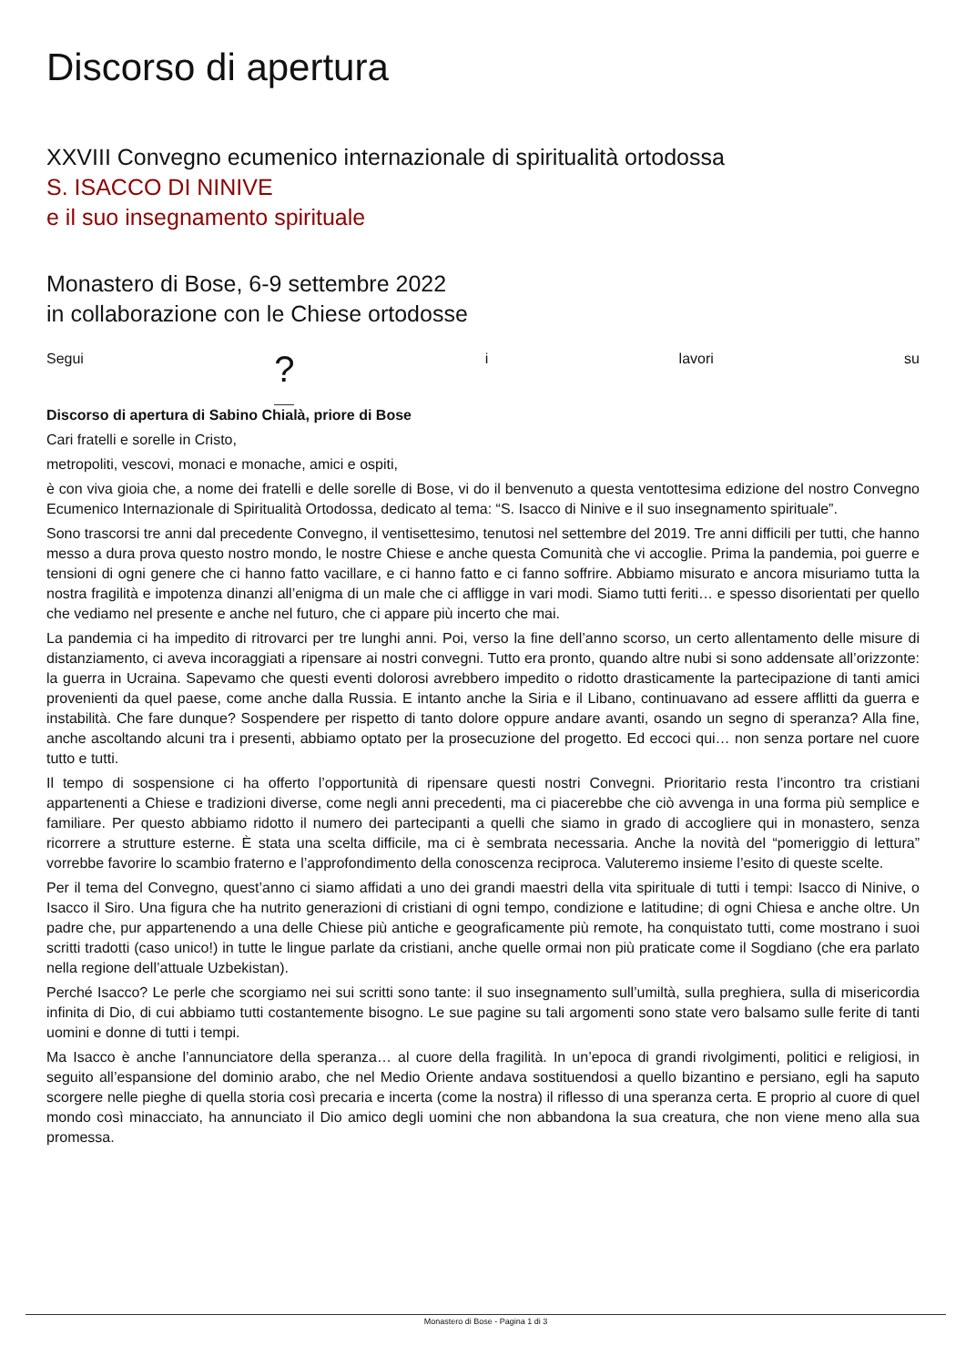Discorso di apertura
XXVIII Convegno ecumenico internazionale di spiritualità ortodossa
S. ISACCO DI NINIVE
e il suo insegnamento spirituale
Monastero di Bose, 6-9 settembre 2022
in collaborazione con le Chiese ortodosse
Segui ? i lavori su
Discorso di apertura di Sabino Chialà, priore di Bose
Cari fratelli e sorelle in Cristo,
metropoliti, vescovi, monaci e monache, amici e ospiti,
è con viva gioia che, a nome dei fratelli e delle sorelle di Bose, vi do il benvenuto a questa ventottesima edizione del nostro Convegno Ecumenico Internazionale di Spiritualità Ortodossa, dedicato al tema: “S. Isacco di Ninive e il suo insegnamento spirituale”.
Sono trascorsi tre anni dal precedente Convegno, il ventisettesimo, tenutosi nel settembre del 2019. Tre anni difficili per tutti, che hanno messo a dura prova questo nostro mondo, le nostre Chiese e anche questa Comunità che vi accoglie. Prima la pandemia, poi guerre e tensioni di ogni genere che ci hanno fatto vacillare, e ci hanno fatto e ci fanno soffrire. Abbiamo misurato e ancora misuriamo tutta la nostra fragilità e impotenza dinanzi all’enigma di un male che ci affligge in vari modi. Siamo tutti feriti… e spesso disorientati per quello che vediamo nel presente e anche nel futuro, che ci appare più incerto che mai.
La pandemia ci ha impedito di ritrovarci per tre lunghi anni. Poi, verso la fine dell’anno scorso, un certo allentamento delle misure di distanziamento, ci aveva incoraggiati a ripensare ai nostri convegni. Tutto era pronto, quando altre nubi si sono addensate all’orizzonte: la guerra in Ucraina. Sapevamo che questi eventi dolorosi avrebbero impedito o ridotto drasticamente la partecipazione di tanti amici provenienti da quel paese, come anche dalla Russia. E intanto anche la Siria e il Libano, continuavano ad essere afflitti da guerra e instabilità. Che fare dunque? Sospendere per rispetto di tanto dolore oppure andare avanti, osando un segno di speranza? Alla fine, anche ascoltando alcuni tra i presenti, abbiamo optato per la prosecuzione del progetto. Ed eccoci qui… non senza portare nel cuore tutto e tutti.
Il tempo di sospensione ci ha offerto l’opportunità di ripensare questi nostri Convegni. Prioritario resta l’incontro tra cristiani appartenenti a Chiese e tradizioni diverse, come negli anni precedenti, ma ci piacerebbe che ciò avvenga in una forma più semplice e familiare. Per questo abbiamo ridotto il numero dei partecipanti a quelli che siamo in grado di accogliere qui in monastero, senza ricorrere a strutture esterne. È stata una scelta difficile, ma ci è sembrata necessaria. Anche la novità del “pomeriggio di lettura” vorrebbe favorire lo scambio fraterno e l’approfondimento della conoscenza reciproca. Valuteremo insieme l’esito di queste scelte.
Per il tema del Convegno, quest’anno ci siamo affidati a uno dei grandi maestri della vita spirituale di tutti i tempi: Isacco di Ninive, o Isacco il Siro. Una figura che ha nutrito generazioni di cristiani di ogni tempo, condizione e latitudine; di ogni Chiesa e anche oltre. Un padre che, pur appartenendo a una delle Chiese più antiche e geograficamente più remote, ha conquistato tutti, come mostrano i suoi scritti tradotti (caso unico!) in tutte le lingue parlate da cristiani, anche quelle ormai non più praticate come il Sogdiano (che era parlato nella regione dell’attuale Uzbekistan).
Perché Isacco? Le perle che scorgiamo nei sui scritti sono tante: il suo insegnamento sull’umiltà, sulla preghiera, sulla di misericordia infinita di Dio, di cui abbiamo tutti costantemente bisogno. Le sue pagine su tali argomenti sono state vero balsamo sulle ferite di tanti uomini e donne di tutti i tempi.
Ma Isacco è anche l’annunciatore della speranza… al cuore della fragilità. In un’epoca di grandi rivolgimenti, politici e religiosi, in seguito all’espansione del dominio arabo, che nel Medio Oriente andava sostituendosi a quello bizantino e persiano, egli ha saputo scorgere nelle pieghe di quella storia così precaria e incerta (come la nostra) il riflesso di una speranza certa. E proprio al cuore di quel mondo così minacciato, ha annunciato il Dio amico degli uomini che non abbandona la sua creatura, che non viene meno alla sua promessa.
Monastero di Bose - Pagina 1 di 3